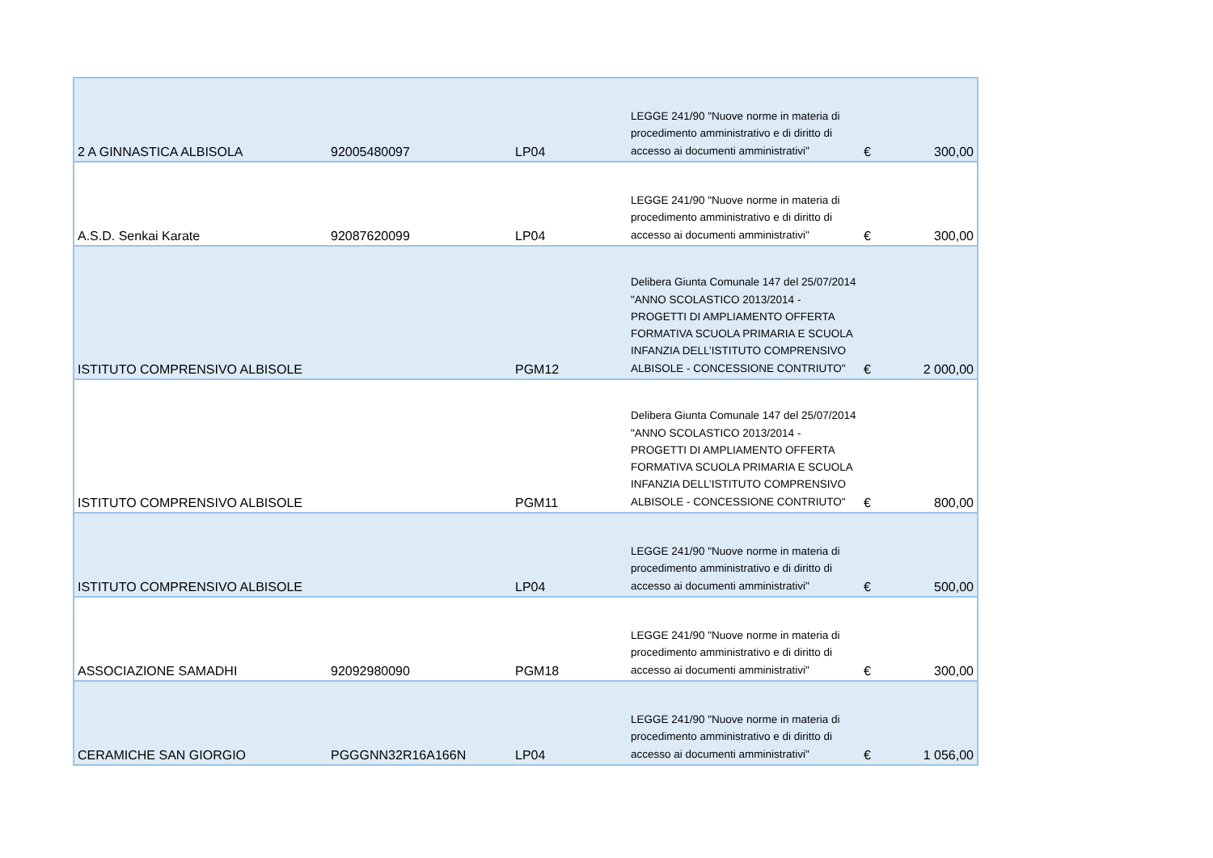| 2 A GINNASTICA ALBISOLA | 92005480097 | LP04 | LEGGE 241/90 "Nuove norme in materia di procedimento amministrativo e di diritto di accesso ai documenti amministrativi" | € | 300,00 |
| A.S.D. Senkai Karate | 92087620099 | LP04 | LEGGE 241/90 "Nuove norme in materia di procedimento amministrativo e di diritto di accesso ai documenti amministrativi" | € | 300,00 |
| ISTITUTO COMPRENSIVO ALBISOLE | | PGM12 | Delibera Giunta Comunale 147 del 25/07/2014 "ANNO SCOLASTICO 2013/2014 - PROGETTI DI AMPLIAMENTO OFFERTA FORMATIVA SCUOLA PRIMARIA E SCUOLA INFANZIA DELL’ISTITUTO COMPRENSIVO ALBISOLE - CONCESSIONE CONTRIUTO" | € | 2 000,00 |
| ISTITUTO COMPRENSIVO ALBISOLE | | PGM11 | Delibera Giunta Comunale 147 del 25/07/2014 "ANNO SCOLASTICO 2013/2014 - PROGETTI DI AMPLIAMENTO OFFERTA FORMATIVA SCUOLA PRIMARIA E SCUOLA INFANZIA DELL’ISTITUTO COMPRENSIVO ALBISOLE - CONCESSIONE CONTRIUTO" | € | 800,00 |
| ISTITUTO COMPRENSIVO ALBISOLE | | LP04 | LEGGE 241/90 "Nuove norme in materia di procedimento amministrativo e di diritto di accesso ai documenti amministrativi" | € | 500,00 |
| ASSOCIAZIONE SAMADHI | 92092980090 | PGM18 | LEGGE 241/90 "Nuove norme in materia di procedimento amministrativo e di diritto di accesso ai documenti amministrativi" | € | 300,00 |
| CERAMICHE SAN GIORGIO | PGGGNN32R16A166N | LP04 | LEGGE 241/90 "Nuove norme in materia di procedimento amministrativo e di diritto di accesso ai documenti amministrativi" | € | 1 056,00 |